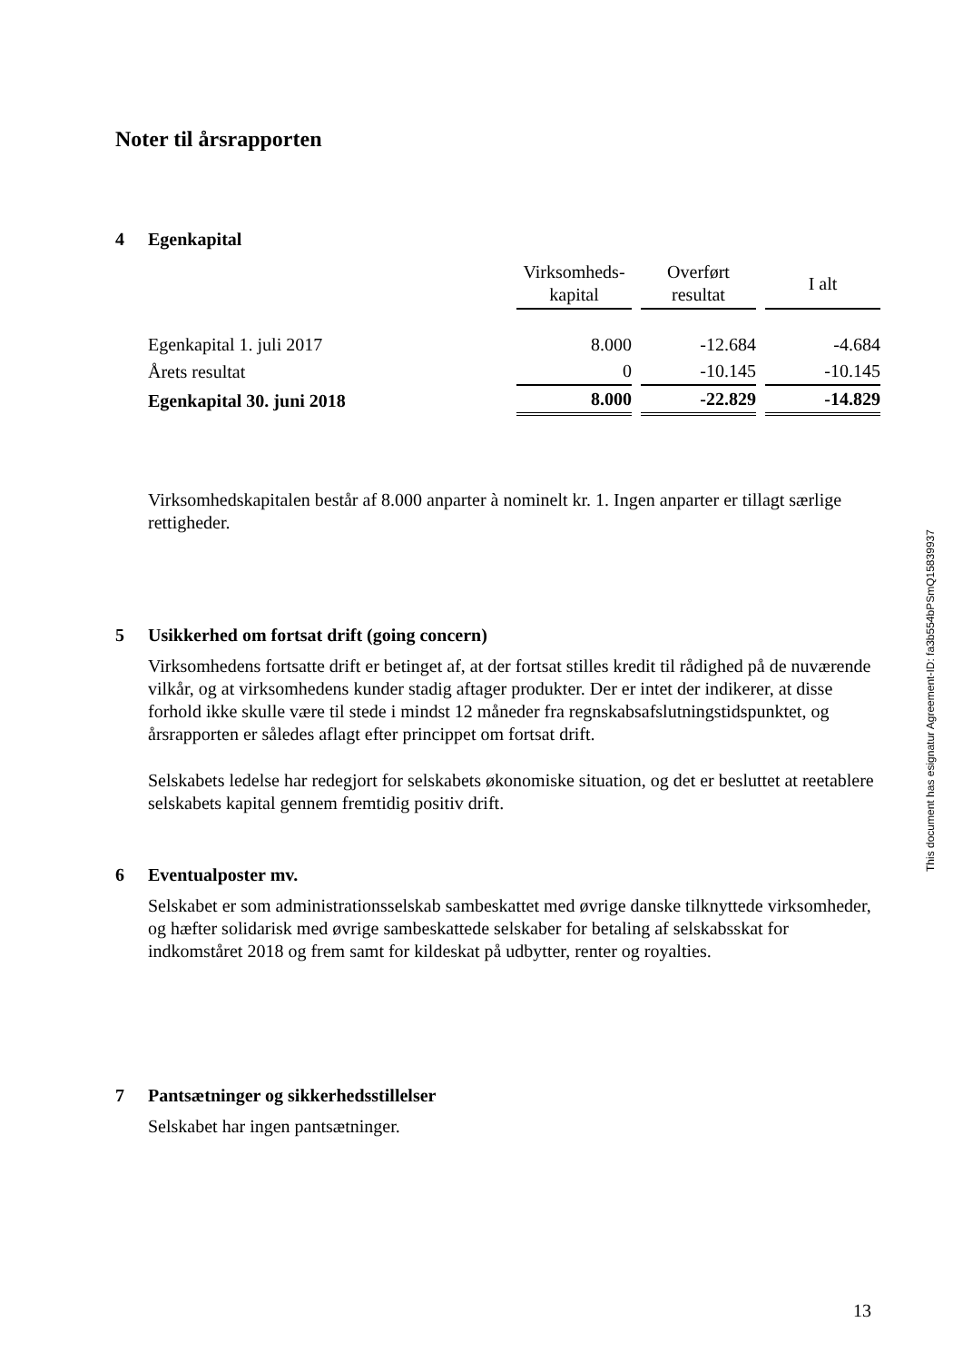Noter til årsrapporten
4 Egenkapital
| | Virksomheds- kapital | | Overført resultat | | I alt |
| --- | --- | --- | --- | --- | --- |
| Egenkapital 1. juli 2017 | 8.000 | | -12.684 | | -4.684 |
| Årets resultat | 0 | | -10.145 | | -10.145 |
| Egenkapital 30. juni 2018 | 8.000 | | -22.829 | | -14.829 |
Virksomhedskapitalen består af 8.000 anparter à nominelt kr. 1. Ingen anparter er tillagt særlige rettigheder.
5 Usikkerhed om fortsat drift (going concern)
Virksomhedens fortsatte drift er betinget af, at der fortsat stilles kredit til rådighed på de nuværende vilkår, og at virksomhedens kunder stadig aftager produkter. Der er intet der indikerer, at disse forhold ikke skulle være til stede i mindst 12 måneder fra regnskabsafslutningstidspunktet, og årsrapporten er således aflagt efter princippet om fortsat drift.
Selskabets ledelse har redegjort for selskabets økonomiske situation, og det er besluttet at reetablere selskabets kapital gennem fremtidig positiv drift.
6 Eventualposter mv.
Selskabet er som administrationsselskab sambeskattet med øvrige danske tilknyttede virksomheder, og hæfter solidarisk med øvrige sambeskattede selskaber for betaling af selskabsskat for indkomståret 2018 og frem samt for kildeskat på udbytter, renter og royalties.
7 Pantsætninger og sikkerhedsstillelser
Selskabet har ingen pantsætninger.
This document has esignatur Agreement-ID: fa3b554bPSmQ15839937
13